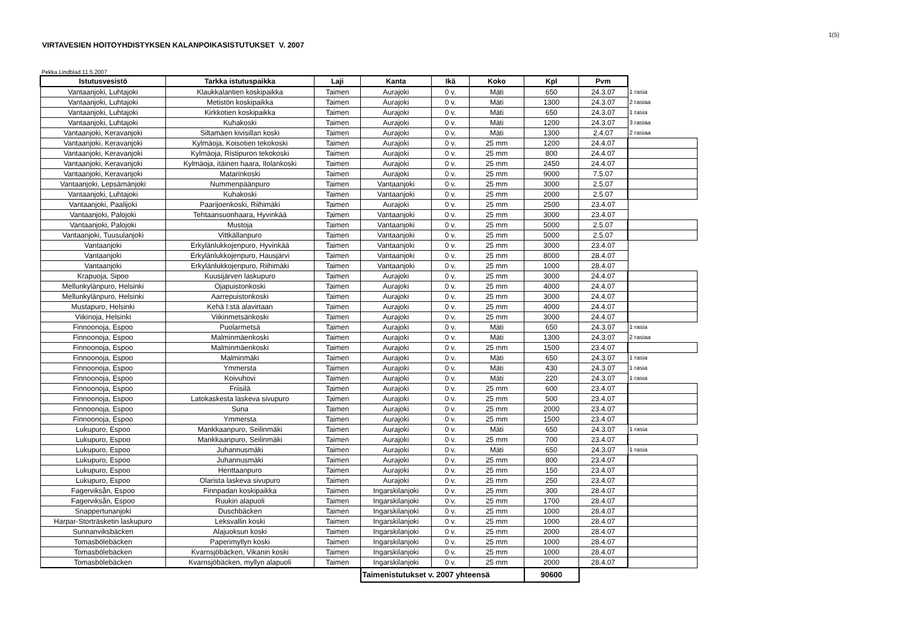1(5)
VIRTAVESIEN HOITOYHDISTYKSEN KALANPOIKASISTUTUKSET V. 2007
Pekka Lindblad 11.5.2007
| Istutusvesistö | Tarkka istutuspaikka | Laji | Kanta | Ikä | Koko | Kpl | Pvm | |
| Vantaanjoki, Luhtajoki | Klaukkalantien koskipaikka | Taimen | Aurajoki | 0 v. | Mäti | 650 | 24.3.07 | 1 rasia |
| Vantaanjoki, Luhtajoki | Metistön koskipaikka | Taimen | Aurajoki | 0 v. | Mäti | 1300 | 24.3.07 | 2 rasiaa |
| Vantaanjoki, Luhtajoki | Kirkkotien koskipaikka | Taimen | Aurajoki | 0 v. | Mäti | 650 | 24.3.07 | 1 rasia |
| Vantaanjoki, Luhtajoki | Kuhakoski | Taimen | Aurajoki | 0 v. | Mäti | 1200 | 24.3.07 | 3 rasiaa |
| Vantaanjoki, Keravanjoki | Siltamäen kivisillan koski | Taimen | Aurajoki | 0 v. | Mäti | 1300 | 2.4.07 | 2 rasiaa |
| Vantaanjoki, Keravanjoki | Kylmäoja, Koisotien tekokoski | Taimen | Aurajoki | 0 v. | 25 mm | 1200 | 24.4.07 | |
| Vantaanjoki, Keravanjoki | Kylmäoja, Ristipuron tekokoski | Taimen | Aurajoki | 0 v. | 25 mm | 800 | 24.4.07 | |
| Vantaanjoki, Keravanjoki | Kylmäoja, itäinen haara, Ilolankoski | Taimen | Aurajoki | 0 v. | 25 mm | 2450 | 24.4.07 | |
| Vantaanjoki, Keravanjoki | Matarinkoski | Taimen | Aurajoki | 0 v. | 25 mm | 9000 | 7.5.07 | |
| Vantaanjoki, Lepsämänjoki | Nummenpäänpuro | Taimen | Vantaanjoki | 0 v. | 25 mm | 3000 | 2.5.07 | |
| Vantaanjoki, Luhtajoki | Kuhakoski | Taimen | Vantaanjoki | 0 v. | 25 mm | 2000 | 2.5.07 | |
| Vantaanjoki, Paalijoki | Paarijoenkoski, Riihimäki | Taimen | Aurajoki | 0 v. | 25 mm | 2500 | 23.4.07 | |
| Vantaanjoki, Palojoki | Tehtaansuonhaara, Hyvinkää | Taimen | Vantaanjoki | 0 v. | 25 mm | 3000 | 23.4.07 | |
| Vantaanjoki, Palojoki | Mustoja | Taimen | Vantaanjoki | 0 v. | 25 mm | 5000 | 2.5.07 | |
| Vantaanjoki, Tuusulanjoki | Vittkällanpuro | Taimen | Vantaanjoki | 0 v. | 25 mm | 5000 | 2.5.07 | |
| Vantaanjoki | Erkylänlukkojenpuro, Hyvinkää | Taimen | Vantaanjoki | 0 v. | 25 mm | 3000 | 23.4.07 | |
| Vantaanjoki | Erkylänlukkojenpuro, Hausjärvi | Taimen | Vantaanjoki | 0 v. | 25 mm | 8000 | 28.4.07 | |
| Vantaanjoki | Erkylänlukkojenpuro, Riihimäki | Taimen | Vantaanjoki | 0 v. | 25 mm | 1000 | 28.4.07 | |
| Krapuoja, Sipoo | Kuusijärven laskupuro | Taimen | Aurajoki | 0 v. | 25 mm | 3000 | 24.4.07 | |
| Mellunkylänpuro, Helsinki | Ojapuistonkoski | Taimen | Aurajoki | 0 v. | 25 mm | 4000 | 24.4.07 | |
| Mellunkylänpuro, Helsinki | Aarrepuistonkoski | Taimen | Aurajoki | 0 v. | 25 mm | 3000 | 24.4.07 | |
| Mustapuro, Helsinki | Kehä I:stä alavirtaan | Taimen | Aurajoki | 0 v. | 25 mm | 4000 | 24.4.07 | |
| Viikinoja, Helsinki | Viikinmetsänkoski | Taimen | Aurajoki | 0 v. | 25 mm | 3000 | 24.4.07 | |
| Finnoonoja, Espoo | Puolarmetsä | Taimen | Aurajoki | 0 v. | Mäti | 650 | 24.3.07 | 1 rasia |
| Finnoonoja, Espoo | Malminmäenkoski | Taimen | Aurajoki | 0 v. | Mäti | 1300 | 24.3.07 | 2 rasiaa |
| Finnoonoja, Espoo | Malminmäenkoski | Taimen | Aurajoki | 0 v. | 25 mm | 1500 | 23.4.07 | |
| Finnoonoja, Espoo | Malminmäki | Taimen | Aurajoki | 0 v. | Mäti | 650 | 24.3.07 | 1 rasia |
| Finnoonoja, Espoo | Ymmersta | Taimen | Aurajoki | 0 v. | Mäti | 430 | 24.3.07 | 1 rasia |
| Finnoonoja, Espoo | Koivuhovi | Taimen | Aurajoki | 0 v. | Mäti | 220 | 24.3.07 | 1 rasia |
| Finnoonoja, Espoo | Friisilä | Taimen | Aurajoki | 0 v. | 25 mm | 600 | 23.4.07 | |
| Finnoonoja, Espoo | Latokaskesta laskeva sivupuro | Taimen | Aurajoki | 0 v. | 25 mm | 500 | 23.4.07 | |
| Finnoonoja, Espoo | Suna | Taimen | Aurajoki | 0 v. | 25 mm | 2000 | 23.4.07 | |
| Finnoonoja, Espoo | Ymmersta | Taimen | Aurajoki | 0 v. | 25 mm | 1500 | 23.4.07 | |
| Lukupuro, Espoo | Mankkaanpuro, Seilinmäki | Taimen | Aurajoki | 0 v. | Mäti | 650 | 24.3.07 | 1 rasia |
| Lukupuro, Espoo | Mankkaanpuro, Seilinmäki | Taimen | Aurajoki | 0 v. | 25 mm | 700 | 23.4.07 | |
| Lukupuro, Espoo | Juhannusmäki | Taimen | Aurajoki | 0 v. | Mäti | 650 | 24.3.07 | 1 rasia |
| Lukupuro, Espoo | Juhannusmäki | Taimen | Aurajoki | 0 v. | 25 mm | 800 | 23.4.07 | |
| Lukupuro, Espoo | Henttaanpuro | Taimen | Aurajoki | 0 v. | 25 mm | 150 | 23.4.07 | |
| Lukupuro, Espoo | Olarista laskeva sivupuro | Taimen | Aurajoki | 0 v. | 25 mm | 250 | 23.4.07 | |
| Fagerviksån, Espoo | Finnpadan koskipaikka | Taimen | Ingarskilanjoki | 0 v. | 25 mm | 300 | 28.4.07 | |
| Fagerviksån, Espoo | Ruukin alapuoli | Taimen | Ingarskilanjoki | 0 v. | 25 mm | 1700 | 28.4.07 | |
| Snappertunanjoki | Duschbäcken | Taimen | Ingarskilanjoki | 0 v. | 25 mm | 1000 | 28.4.07 | |
| Harpar-Storträsketin laskupuro | Leksvallin koski | Taimen | Ingarskilanjoki | 0 v. | 25 mm | 1000 | 28.4.07 | |
| Sunnanviksbäcken | Alajuoksun koski | Taimen | Ingarskilanjoki | 0 v. | 25 mm | 2000 | 28.4.07 | |
| Tomasbölebäcken | Paperimyllyn koski | Taimen | Ingarskilanjoki | 0 v. | 25 mm | 1000 | 28.4.07 | |
| Tomasbölebäcken | Kvarnsjöbäcken, Vikanin koski | Taimen | Ingarskilanjoki | 0 v. | 25 mm | 1000 | 28.4.07 | |
| Tomasbölebäcken | Kvarnsjöbäcken, myllyn alapuoli | Taimen | Ingarskilanjoki | 0 v. | 25 mm | 2000 | 28.4.07 | |
| | | | Taimenistutukset v. 2007 yhteensä | | | 90600 | | |